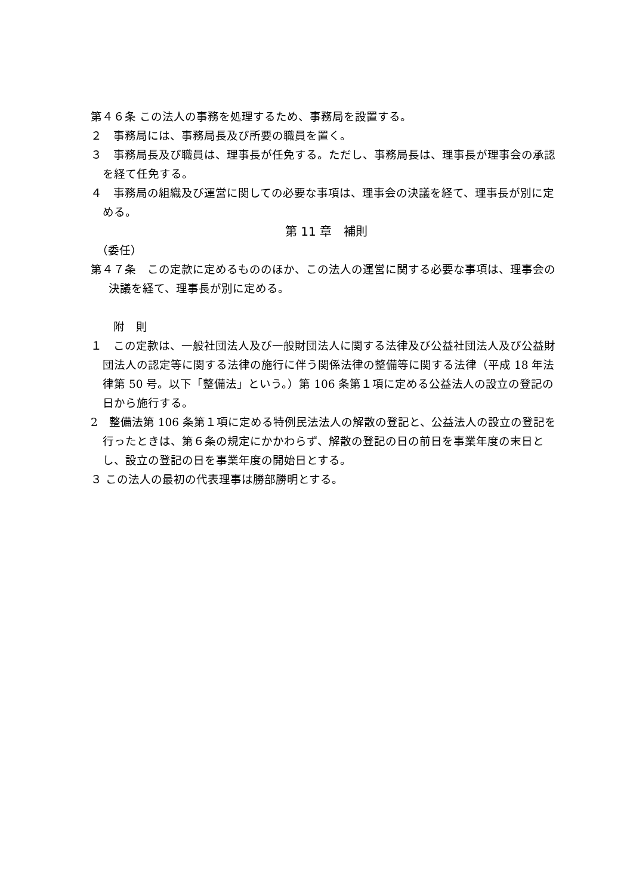第４６条 この法人の事務を処理するため、事務局を設置する。
２　事務局には、事務局長及び所要の職員を置く。
３　事務局長及び職員は、理事長が任免する。ただし、事務局長は、理事長が理事会の承認を経て任免する。
４　事務局の組織及び運営に関しての必要な事項は、理事会の決議を経て、理事長が別に定める。
第 11 章　補則
　（委任）
第４７条　この定款に定めるもののほか、この法人の運営に関する必要な事項は、理事会の決議を経て、理事長が別に定める。
　　附　則
１　この定款は、一般社団法人及び一般財団法人に関する法律及び公益社団法人及び公益財団法人の認定等に関する法律の施行に伴う関係法律の整備等に関する法律（平成 18 年法律第 50 号。以下「整備法」という。）第 106 条第１項に定める公益法人の設立の登記の日から施行する。
2　整備法第 106 条第１項に定める特例民法法人の解散の登記と、公益法人の設立の登記を行ったときは、第６条の規定にかかわらず、解散の登記の日の前日を事業年度の末日とし、設立の登記の日を事業年度の開始日とする。
３ この法人の最初の代表理事は勝部勝明とする。